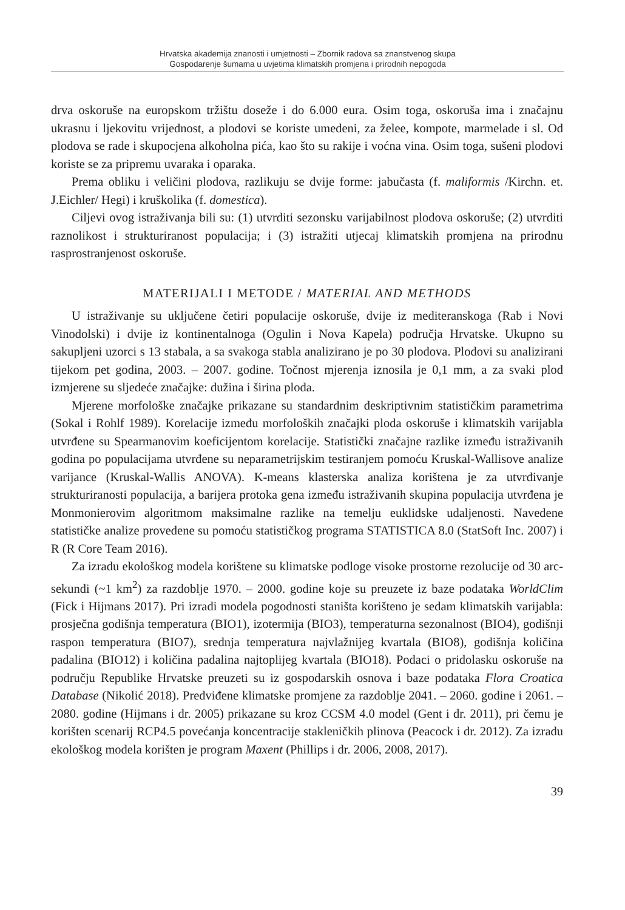Hrvatska akademija znanosti i umjetnosti – Zbornik radova sa znanstvenog skupa
Gospodarenje šumama u uvjetima klimatskih promjena i prirodnih nepogoda
drva oskoruše na europskom tržištu doseže i do 6.000 eura. Osim toga, oskoruša ima i značajnu ukrasnu i ljekovitu vrijednost, a plodovi se koriste umedeni, za želee, kompote, marmelade i sl. Od plodova se rade i skupocjena alkoholna pića, kao što su rakije i voćna vina. Osim toga, sušeni plodovi koriste se za pripremu uvaraka i oparaka.
Prema obliku i veličini plodova, razlikuju se dvije forme: jabučasta (f. maliformis /Kirchn. et. J.Eichler/ Hegi) i kruškolika (f. domestica).
Ciljevi ovog istraživanja bili su: (1) utvrditi sezonsku varijabilnost plodova oskoruše; (2) utvrditi raznolikost i strukturiranost populacija; i (3) istražiti utjecaj klimatskih promjena na prirodnu rasprostranjenost oskoruše.
MATERIJALI I METODE / MATERIAL AND METHODS
U istraživanje su uključene četiri populacije oskoruše, dvije iz mediteranskoga (Rab i Novi Vinodolski) i dvije iz kontinentalnoga (Ogulin i Nova Kapela) područja Hrvatske. Ukupno su sakupljeni uzorci s 13 stabala, a sa svakoga stabla analizirano je po 30 plodova. Plodovi su analizirani tijekom pet godina, 2003. – 2007. godine. Točnost mjerenja iznosila je 0,1 mm, a za svaki plod izmjerene su sljedeće značajke: dužina i širina ploda.
Mjerene morfološke značajke prikazane su standardnim deskriptivnim statističkim parametrima (Sokal i Rohlf 1989). Korelacije između morfoloških značajki ploda oskoruše i klimatskih varijabla utvrđene su Spearmanovim koeficijentom korelacije. Statistički značajne razlike između istraživanih godina po populacijama utvrđene su neparametrijskim testiranjem pomoću Kruskal-Wallisove analize varijance (Kruskal-Wallis ANOVA). K-means klasterska analiza korištena je za utvrđivanje strukturiranosti populacija, a barijera protoka gena između istraživanih skupina populacija utvrđena je Monmonierovim algoritmom maksimalne razlike na temelju euklidske udaljenosti. Navedene statističke analize provedene su pomoću statističkog programa STATISTICA 8.0 (StatSoft Inc. 2007) i R (R Core Team 2016).
Za izradu ekološkog modela korištene su klimatske podloge visoke prostorne rezolucije od 30 arc-sekundi (~1 km<sup>2</sup>) za razdoblje 1970. – 2000. godine koje su preuzete iz baze podataka WorldClim (Fick i Hijmans 2017). Pri izradi modela pogodnosti staništa korišteno je sedam klimatskih varijabla: prosječna godišnja temperatura (BIO1), izotermija (BIO3), temperaturna sezonalnost (BIO4), godišnji raspon temperatura (BIO7), srednja temperatura najvlažnijeg kvartala (BIO8), godišnja količina padalina (BIO12) i količina padalina najtoplijeg kvartala (BIO18). Podaci o pridolasku oskoruše na području Republike Hrvatske preuzeti su iz gospodarskih osnova i baze podataka Flora Croatica Database (Nikolić 2018). Predviđene klimatske promjene za razdoblje 2041. – 2060. godine i 2061. – 2080. godine (Hijmans i dr. 2005) prikazane su kroz CCSM 4.0 model (Gent i dr. 2011), pri čemu je korišten scenarij RCP4.5 povećanja koncentracije stakleničkih plinova (Peacock i dr. 2012). Za izradu ekološkog modela korišten je program Maxent (Phillips i dr. 2006, 2008, 2017).
39